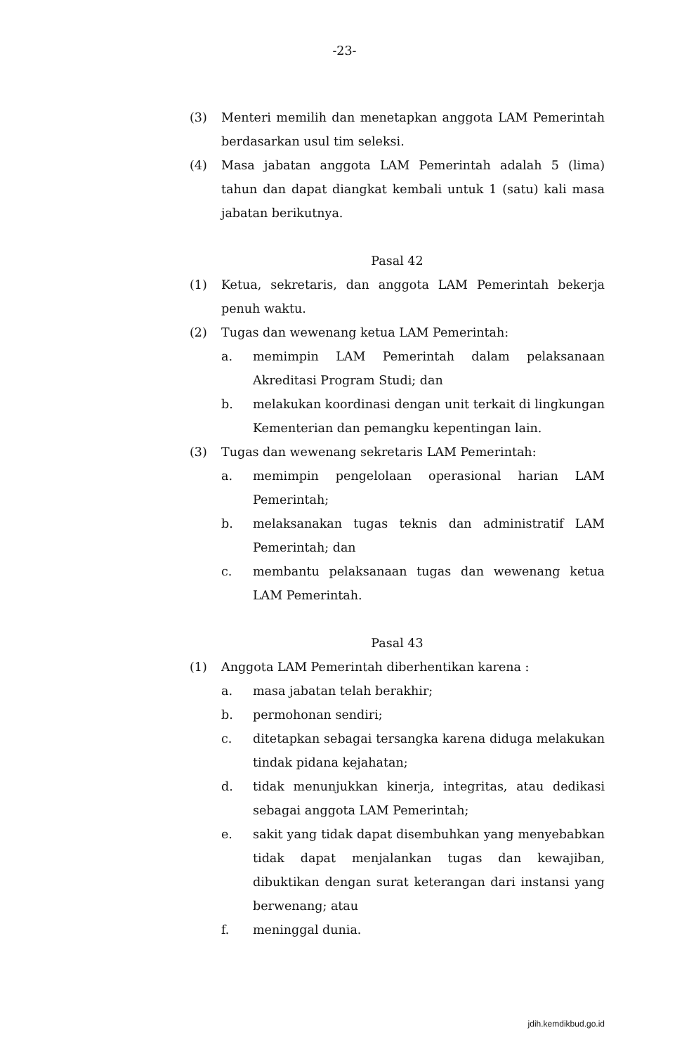-23-
(3) Menteri memilih dan menetapkan anggota LAM Pemerintah berdasarkan usul tim seleksi.
(4) Masa jabatan anggota LAM Pemerintah adalah 5 (lima) tahun dan dapat diangkat kembali untuk 1 (satu) kali masa jabatan berikutnya.
Pasal 42
(1) Ketua, sekretaris, dan anggota LAM Pemerintah bekerja penuh waktu.
(2) Tugas dan wewenang ketua LAM Pemerintah:
a. memimpin LAM Pemerintah dalam pelaksanaan Akreditasi Program Studi; dan
b. melakukan koordinasi dengan unit terkait di lingkungan Kementerian dan pemangku kepentingan lain.
(3) Tugas dan wewenang sekretaris LAM Pemerintah:
a. memimpin pengelolaan operasional harian LAM Pemerintah;
b. melaksanakan tugas teknis dan administratif LAM Pemerintah; dan
c. membantu pelaksanaan tugas dan wewenang ketua LAM Pemerintah.
Pasal 43
(1) Anggota LAM Pemerintah diberhentikan karena :
a. masa jabatan telah berakhir;
b. permohonan sendiri;
c. ditetapkan sebagai tersangka karena diduga melakukan tindak pidana kejahatan;
d. tidak menunjukkan kinerja, integritas, atau dedikasi sebagai anggota LAM Pemerintah;
e. sakit yang tidak dapat disembuhkan yang menyebabkan tidak dapat menjalankan tugas dan kewajiban, dibuktikan dengan surat keterangan dari instansi yang berwenang; atau
f. meninggal dunia.
jdih.kemdikbud.go.id